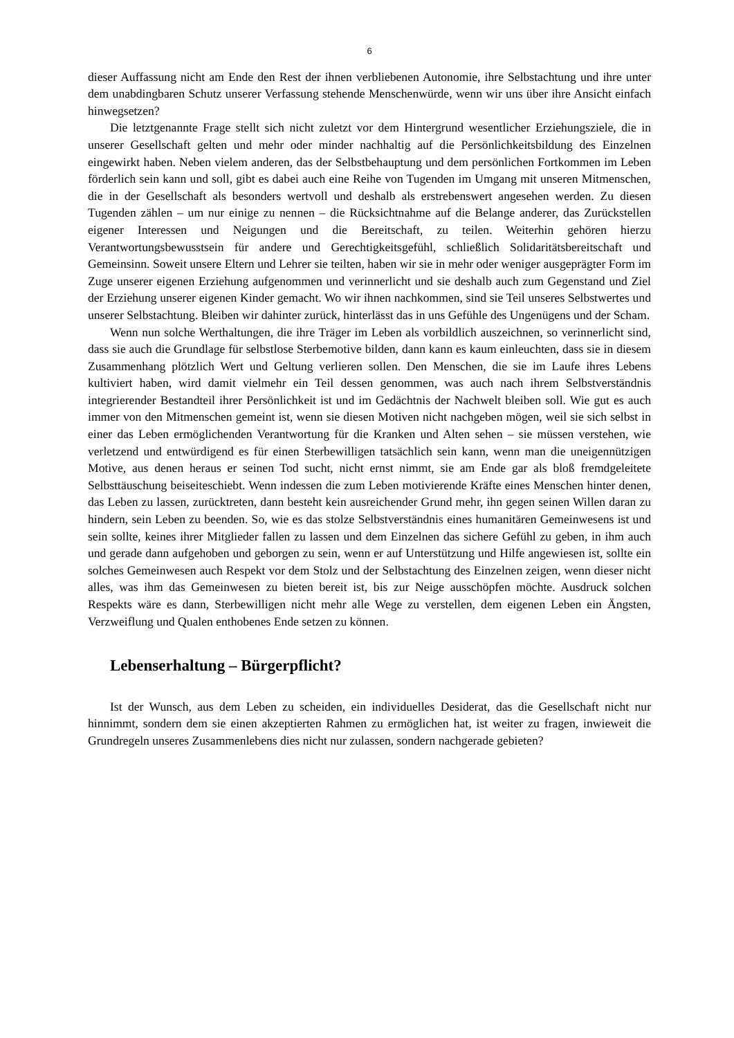6
dieser Auffassung nicht am Ende den Rest der ihnen verbliebenen Autonomie, ihre Selbstachtung und ihre unter dem unabdingbaren Schutz unserer Verfassung stehende Menschenwürde, wenn wir uns über ihre Ansicht einfach hinwegsetzen?
Die letztgenannte Frage stellt sich nicht zuletzt vor dem Hintergrund wesentlicher Erziehungsziele, die in unserer Gesellschaft gelten und mehr oder minder nachhaltig auf die Persönlichkeitsbildung des Einzelnen eingewirkt haben. Neben vielem anderen, das der Selbstbehauptung und dem persönlichen Fortkommen im Leben förderlich sein kann und soll, gibt es dabei auch eine Reihe von Tugenden im Umgang mit unseren Mitmenschen, die in der Gesellschaft als besonders wertvoll und deshalb als erstrebenswert angesehen werden. Zu diesen Tugenden zählen – um nur einige zu nennen – die Rücksichtnahme auf die Belange anderer, das Zurückstellen eigener Interessen und Neigungen und die Bereitschaft, zu teilen. Weiterhin gehören hierzu Verantwortungsbewusstsein für andere und Gerechtigkeitsgefühl, schließlich Solidaritätsbereitschaft und Gemeinsinn. Soweit unsere Eltern und Lehrer sie teilten, haben wir sie in mehr oder weniger ausgeprägter Form im Zuge unserer eigenen Erziehung aufgenommen und verinnerlicht und sie deshalb auch zum Gegenstand und Ziel der Erziehung unserer eigenen Kinder gemacht. Wo wir ihnen nachkommen, sind sie Teil unseres Selbstwertes und unserer Selbstachtung. Bleiben wir dahinter zurück, hinterlässt das in uns Gefühle des Ungenügens und der Scham.
Wenn nun solche Werthaltungen, die ihre Träger im Leben als vorbildlich auszeichnen, so verinnerlicht sind, dass sie auch die Grundlage für selbstlose Sterbemotive bilden, dann kann es kaum einleuchten, dass sie in diesem Zusammenhang plötzlich Wert und Geltung verlieren sollen. Den Menschen, die sie im Laufe ihres Lebens kultiviert haben, wird damit vielmehr ein Teil dessen genommen, was auch nach ihrem Selbstverständnis integrierender Bestandteil ihrer Persönlichkeit ist und im Gedächtnis der Nachwelt bleiben soll. Wie gut es auch immer von den Mitmenschen gemeint ist, wenn sie diesen Motiven nicht nachgeben mögen, weil sie sich selbst in einer das Leben ermöglichenden Verantwortung für die Kranken und Alten sehen – sie müssen verstehen, wie verletzend und entwürdigend es für einen Sterbewilligen tatsächlich sein kann, wenn man die uneigennützigen Motive, aus denen heraus er seinen Tod sucht, nicht ernst nimmt, sie am Ende gar als bloß fremdgeleitete Selbsttäuschung beiseiteschiebt. Wenn indessen die zum Leben motivierende Kräfte eines Menschen hinter denen, das Leben zu lassen, zurücktreten, dann besteht kein ausreichender Grund mehr, ihn gegen seinen Willen daran zu hindern, sein Leben zu beenden. So, wie es das stolze Selbstverständnis eines humanitären Gemeinwesens ist und sein sollte, keines ihrer Mitglieder fallen zu lassen und dem Einzelnen das sichere Gefühl zu geben, in ihm auch und gerade dann aufgehoben und geborgen zu sein, wenn er auf Unterstützung und Hilfe angewiesen ist, sollte ein solches Gemeinwesen auch Respekt vor dem Stolz und der Selbstachtung des Einzelnen zeigen, wenn dieser nicht alles, was ihm das Gemeinwesen zu bieten bereit ist, bis zur Neige ausschöpfen möchte. Ausdruck solchen Respekts wäre es dann, Sterbewilligen nicht mehr alle Wege zu verstellen, dem eigenen Leben ein Ängsten, Verzweiflung und Qualen enthobenes Ende setzen zu können.
Lebenserhaltung – Bürgerpflicht?
Ist der Wunsch, aus dem Leben zu scheiden, ein individuelles Desiderat, das die Gesellschaft nicht nur hinnimmt, sondern dem sie einen akzeptierten Rahmen zu ermöglichen hat, ist weiter zu fragen, inwieweit die Grundregeln unseres Zusammenlebens dies nicht nur zulassen, sondern nachgerade gebieten?